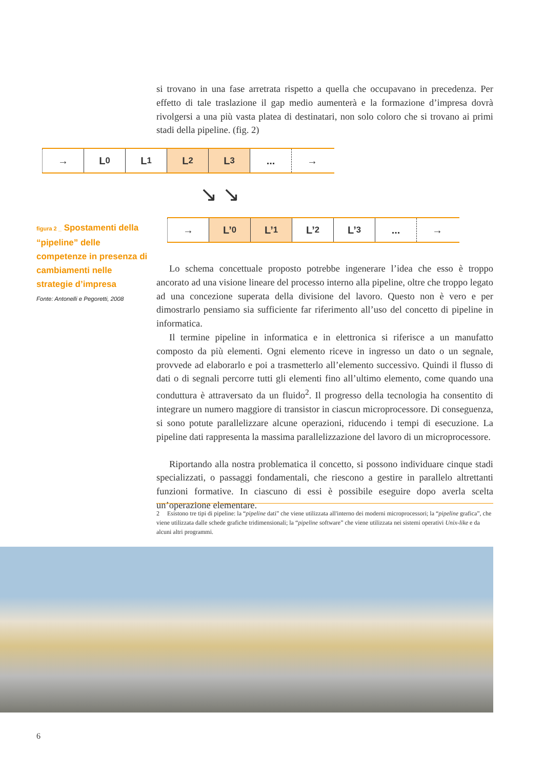si trovano in una fase arretrata rispetto a quella che occupavano in precedenza. Per effetto di tale traslazione il gap medio aumenterà e la formazione d’impresa dovrà rivolgersi a una più vasta platea di destinatari, non solo coloro che si trovano ai primi stadi della pipeline. (fig. 2)
→ L<sub>0</sub> L<sub>1</sub> L<sub>2</sub> L<sub>3</sub> ... →
↘ ↘
→ L’<sub>0</sub> L’<sub>1</sub> L’<sub>2</sub> L’<sub>3</sub> ... →
figura 2 _ Spostamenti della “pipeline” delle competenze in presenza di cambiamenti nelle strategie d’impresa
Fonte: Antonelli e Pegoretti, 2008
Lo schema concettuale proposto potrebbe ingenerare l’idea che esso è troppo ancorato ad una visione lineare del processo interno alla pipeline, oltre che troppo legato ad una concezione superata della divisione del lavoro. Questo non è vero e per dimostrarlo pensiamo sia sufficiente far riferimento all’uso del concetto di pipeline in informatica.
Il termine pipeline in informatica e in elettronica si riferisce a un manufatto composto da più elementi. Ogni elemento riceve in ingresso un dato o un segnale, provvede ad elaborarlo e poi a trasmetterlo all’elemento successivo. Quindi il flusso di dati o di segnali percorre tutti gli elementi fino all’ultimo elemento, come quando una conduttura è attraversato da un fluido<sup>2</sup>. Il progresso della tecnologia ha consentito di integrare un numero maggiore di transistor in ciascun microprocessore. Di conseguenza, si sono potute parallelizzare alcune operazioni, riducendo i tempi di esecuzione. La pipeline dati rappresenta la massima parallelizzazione del lavoro di un microprocessore.
Riportando alla nostra problematica il concetto, si possono individuare cinque stadi specializzati, o passaggi fondamentali, che riescono a gestire in parallelo altrettanti funzioni formative. In ciascuno di essi è possibile eseguire dopo averla scelta un’operazione elementare.
2 Esistono tre tipi di pipeline: la “pipeline dati” che viene utilizzata all'interno dei moderni microprocessori; la “pipeline grafica”, che viene utilizzata dalle schede grafiche tridimensionali; la “pipeline software” che viene utilizzata nei sistemi operativi Unix-like e da alcuni altri programmi.
6